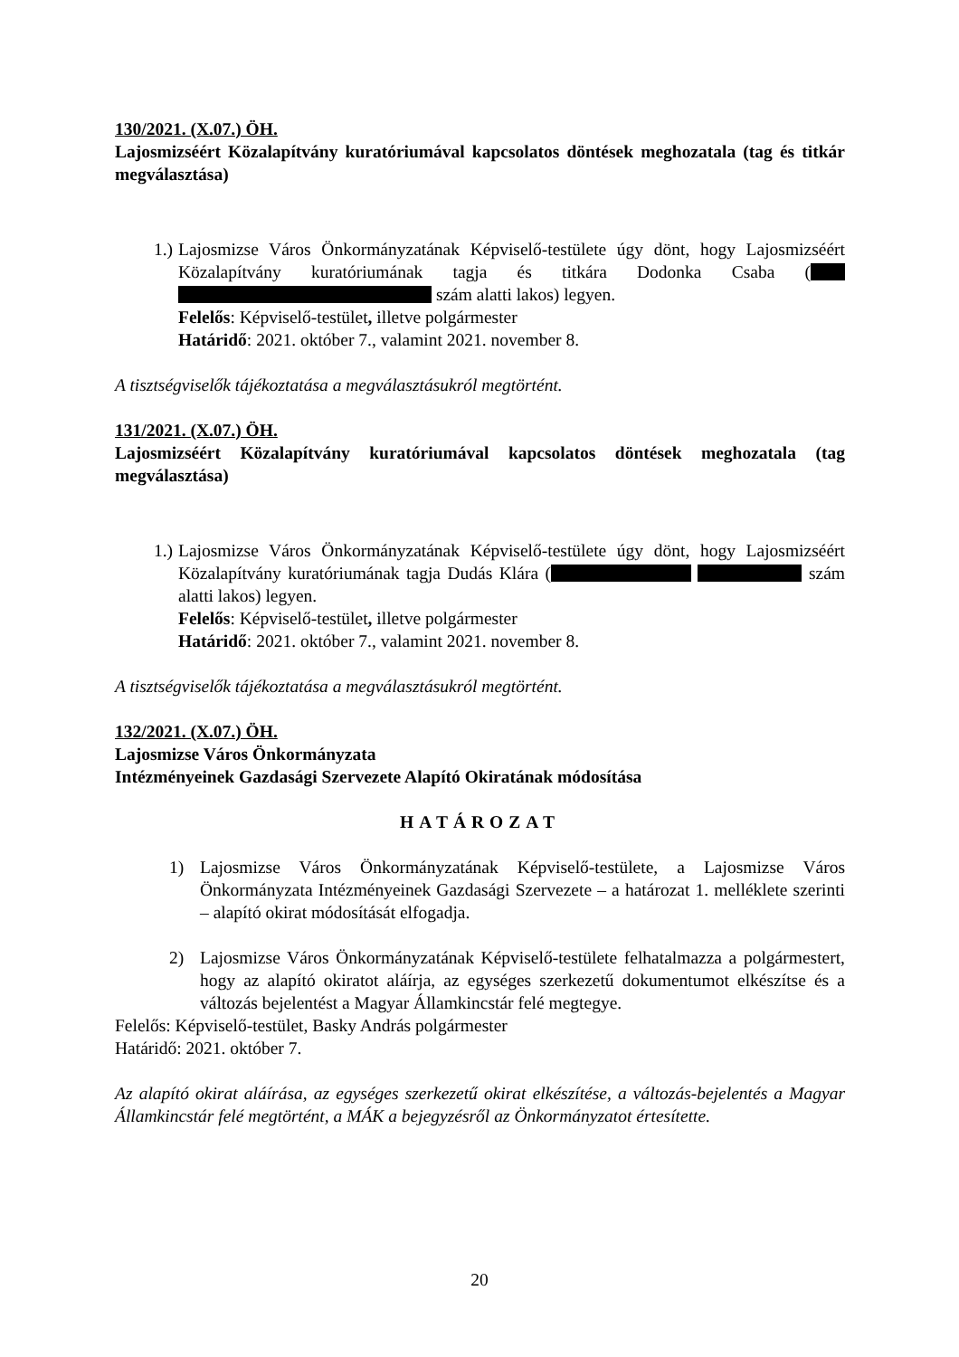130/2021. (X.07.) ÖH.
Lajosmizséért Közalapítvány kuratóriumával kapcsolatos döntések meghozatala (tag és titkár megválasztása)
1.) Lajosmizse Város Önkormányzatának Képviselő-testülete úgy dönt, hogy Lajosmizséért Közalapítvány kuratóriumának tagja és titkára Dodonka Csaba ( szám alatti lakos) legyen.
Felelős: Képviselő-testület, illetve polgármester
Határidő: 2021. október 7., valamint 2021. november 8.
A tisztségviselők tájékoztatása a megválasztásukról megtörtént.
131/2021. (X.07.) ÖH.
Lajosmizséért Közalapítvány kuratóriumával kapcsolatos döntések meghozatala (tag megválasztása)
1.) Lajosmizse Város Önkormányzatának Képviselő-testülete úgy dönt, hogy Lajosmizséért Közalapítvány kuratóriumának tagja Dudás Klára ( szám alatti lakos) legyen.
Felelős: Képviselő-testület, illetve polgármester
Határidő: 2021. október 7., valamint 2021. november 8.
A tisztségviselők tájékoztatása a megválasztásukról megtörtént.
132/2021. (X.07.) ÖH.
Lajosmizse Város Önkormányzata
Intézményeinek Gazdasági Szervezete Alapító Okiratának módosítása
HATÁROZAT
1) Lajosmizse Város Önkormányzatának Képviselő-testülete, a Lajosmizse Város Önkormányzata Intézményeinek Gazdasági Szervezete – a határozat 1. melléklete szerinti – alapító okirat módosítását elfogadja.
2) Lajosmizse Város Önkormányzatának Képviselő-testülete felhatalmazza a polgármestert, hogy az alapító okiratot aláírja, az egységes szerkezetű dokumentumot elkészítse és a változás bejelentést a Magyar Államkincstár felé megtegye.
Felelős: Képviselő-testület, Basky András polgármester
Határidő: 2021. október 7.
Az alapító okirat aláírása, az egységes szerkezetű okirat elkészítése, a változás-bejelentés a Magyar Államkincstár felé megtörtént, a MÁK a bejegyzésről az Önkormányzatot értesítette.
20